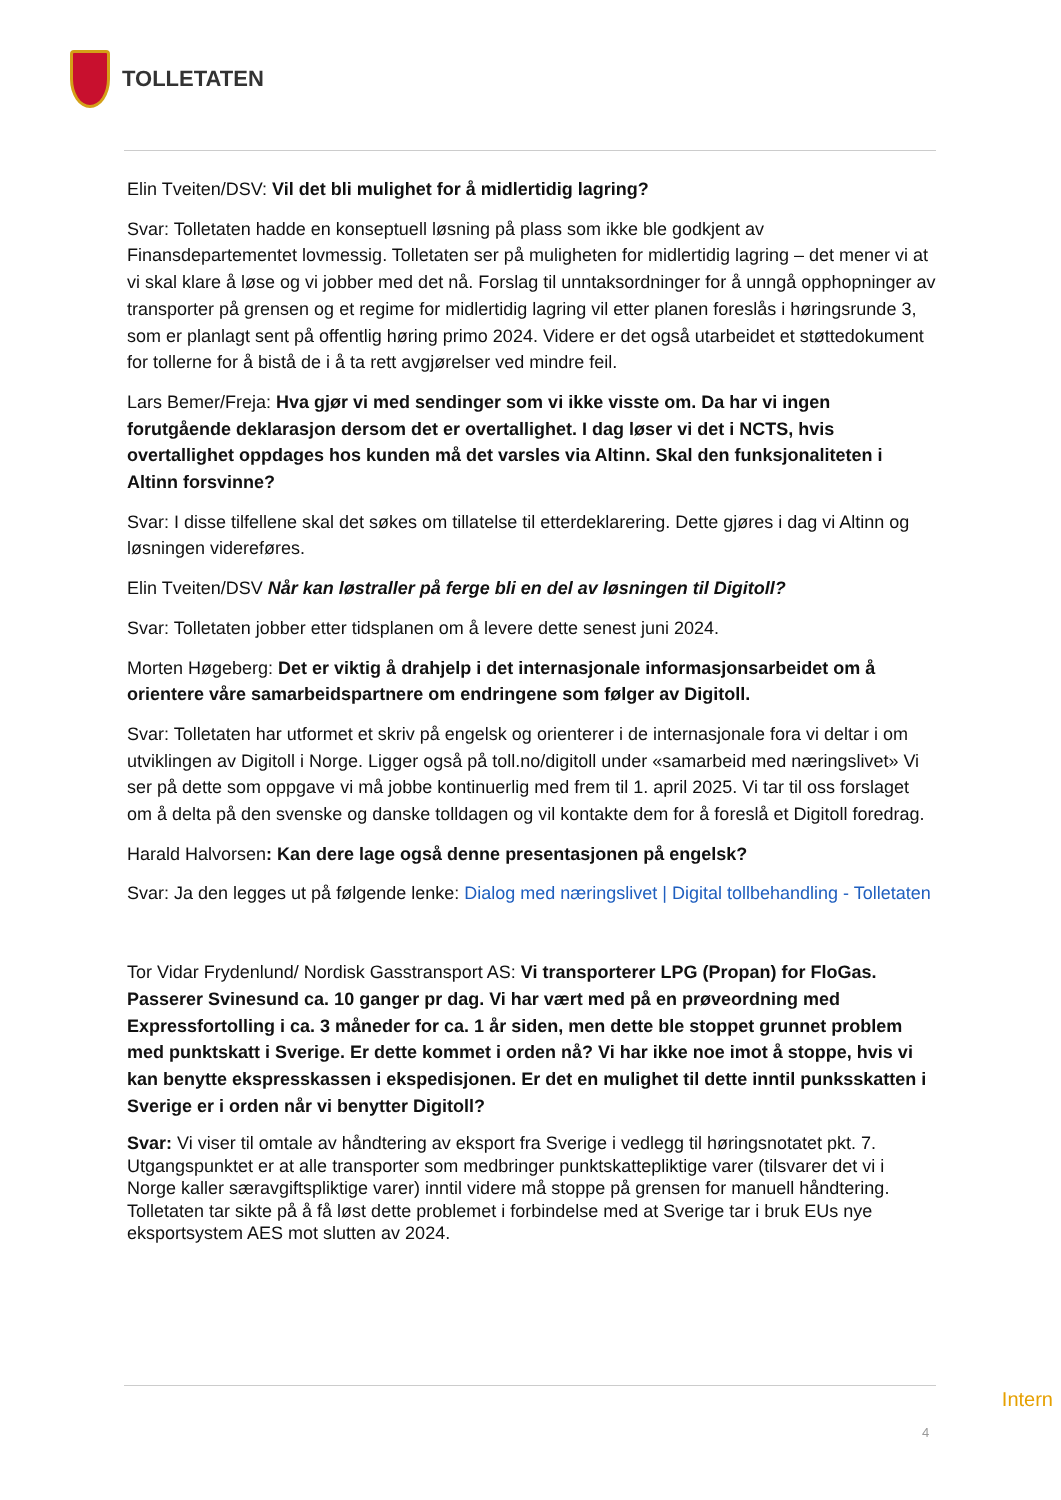TOLLETATEN
Elin Tveiten/DSV: Vil det bli mulighet for å midlertidig lagring?
Svar: Tolletaten hadde en konseptuell løsning på plass som ikke ble godkjent av Finansdepartementet lovmessig. Tolletaten ser på muligheten for midlertidig lagring – det mener vi at vi skal klare å løse og vi jobber med det nå. Forslag til unntaksordninger for å unngå opphopninger av transporter på grensen og et regime for midlertidig lagring vil etter planen foreslås i høringsrunde 3, som er planlagt sent på offentlig høring primo 2024. Videre er det også utarbeidet et støttedokument for tollerne for å bistå de i å ta rett avgjørelser ved mindre feil.
Lars Bemer/Freja: Hva gjør vi med sendinger som vi ikke visste om. Da har vi ingen forutgående deklarasjon dersom det er overtallighet. I dag løser vi det i NCTS, hvis overtallighet oppdages hos kunden må det varsles via Altinn. Skal den funksjonaliteten i Altinn forsvinne?
Svar: I disse tilfellene skal det søkes om tillatelse til etterdeklarering. Dette gjøres i dag vi Altinn og løsningen videreføres.
Elin Tveiten/DSV Når kan løstraller på ferge bli en del av løsningen til Digitoll?
Svar: Tolletaten jobber etter tidsplanen om å levere dette senest juni 2024.
Morten Høgeberg: Det er viktig å drahjelp i det internasjonale informasjonsarbeidet om å orientere våre samarbeidspartnere om endringene som følger av Digitoll.
Svar: Tolletaten har utformet et skriv på engelsk og orienterer i de internasjonale fora vi deltar i om utviklingen av Digitoll i Norge. Ligger også på toll.no/digitoll under «samarbeid med næringslivet» Vi ser på dette som oppgave vi må jobbe kontinuerlig med frem til 1. april 2025. Vi tar til oss forslaget om å delta på den svenske og danske tolldagen og vil kontakte dem for å foreslå et Digitoll foredrag.
Harald Halvorsen: Kan dere lage også denne presentasjonen på engelsk?
Svar: Ja den legges ut på følgende lenke: Dialog med næringslivet | Digital tollbehandling - Tolletaten
Tor Vidar Frydenlund/ Nordisk Gasstransport AS: Vi transporterer LPG (Propan) for FloGas. Passerer Svinesund ca. 10 ganger pr dag. Vi har vært med på en prøveordning med Expressfortolling i ca. 3 måneder for ca. 1 år siden, men dette ble stoppet grunnet problem med punktskatt i Sverige. Er dette kommet i orden nå? Vi har ikke noe imot å stoppe, hvis vi kan benytte ekspresskassen i ekspedisjonen. Er det en mulighet til dette inntil punksskatten i Sverige er i orden når vi benytter Digitoll?
Svar: Vi viser til omtale av håndtering av eksport fra Sverige i vedlegg til høringsnotatet pkt. 7. Utgangspunktet er at alle transporter som medbringer punktskattepliktige varer (tilsvarer det vi i Norge kaller særavgiftspliktige varer) inntil videre må stoppe på grensen for manuell håndtering. Tolletaten tar sikte på å få løst dette problemet i forbindelse med at Sverige tar i bruk EUs nye eksportsystem AES mot slutten av 2024.
Intern
4